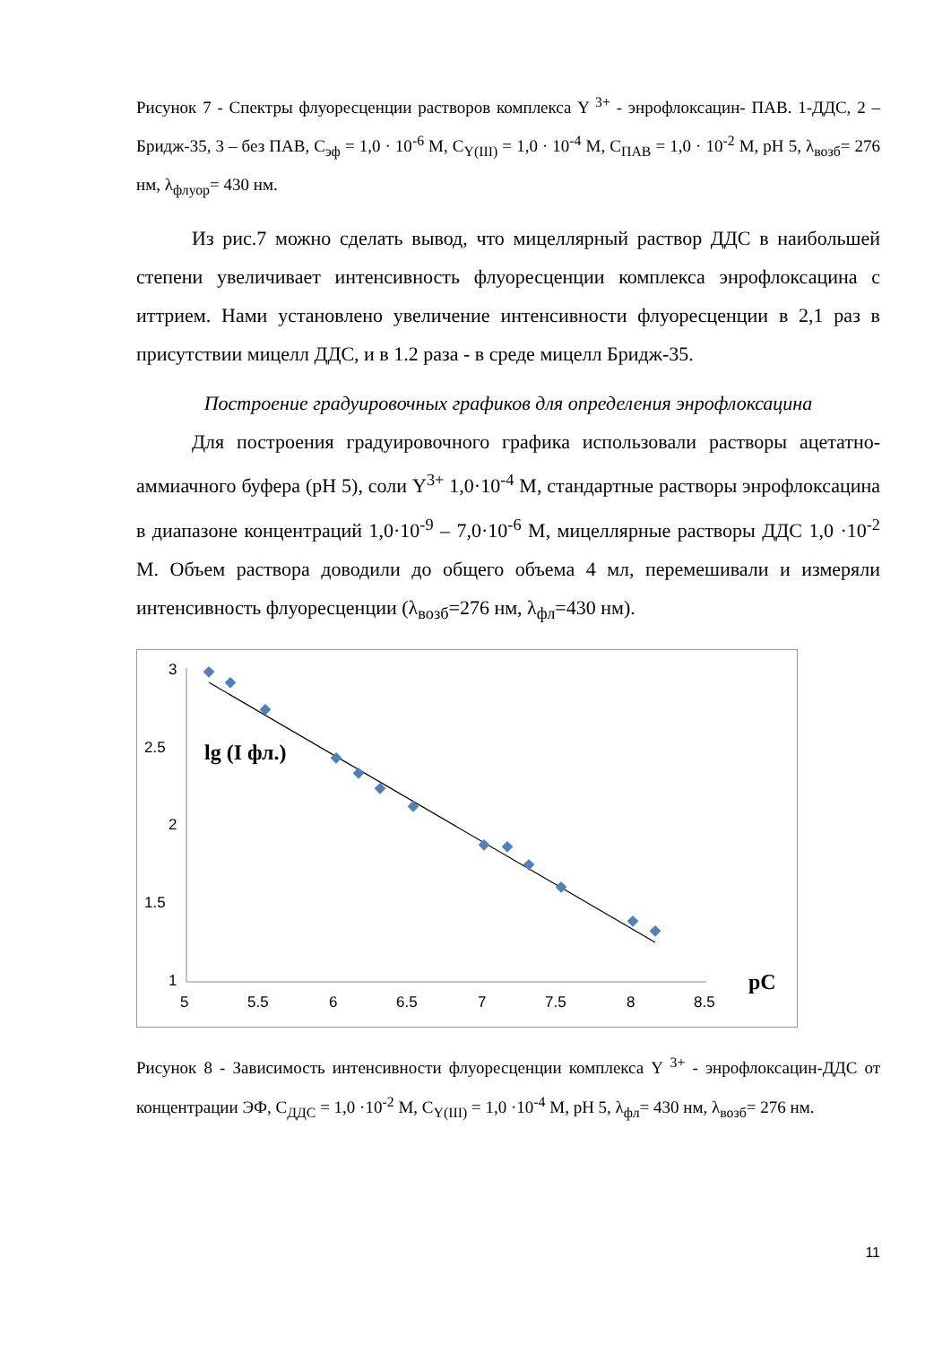Рисунок 7 - Спектры флуоресценции растворов комплекса Y <sup>3+</sup> - энрофлоксацин- ПАВ. 1-ДДС, 2 – Бридж-35, 3 – без ПАВ, C<sub>эф</sub> = 1,0 · 10<sup>-6</sup> М, C<sub>Y(III)</sub> = 1,0 · 10<sup>-4</sup> М, C<sub>ПАВ</sub> = 1,0 · 10<sup>-2</sup> М, pH 5, λ<sub>возб</sub>= 276 нм, λ<sub>флуор</sub>= 430 нм.
Из рис.7 можно сделать вывод, что мицеллярный раствор ДДС в наибольшей степени увеличивает интенсивность флуоресценции комплекса энрофлоксацина с иттрием. Нами установлено увеличение интенсивности флуоресценции в 2,1 раз в присутствии мицелл ДДС, и в 1.2 раза - в среде мицелл Бридж-35.
Построение градуировочных графиков для определения энрофлоксацина
Для построения градуировочного графика использовали растворы ацетатно-аммиачного буфера (pH 5), соли Y<sup>3+</sup> 1,0·10<sup>-4</sup> М, стандартные растворы энрофлоксацина в диапазоне концентраций 1,0·10<sup>-9</sup> – 7,0·10<sup>-6</sup> М, мицеллярные растворы ДДС 1,0 ·10<sup>-2</sup> М. Объем раствора доводили до общего объема 4 мл, перемешивали и измеряли интенсивность флуоресценции (λ<sub>возб</sub>=276 нм, λ<sub>фл</sub>=430 нм).
3
2.5
2
1.5
1
5
5.5
6
6.5
7
7.5
8
8.5
lg (I фл.)
pC
Рисунок 8 - Зависимость интенсивности флуоресценции комплекса Y <sup>3+</sup> - энрофлоксацин-ДДС от концентрации ЭФ, C<sub>ДДС</sub> = 1,0 ·10<sup>-2</sup> М, C<sub>Y(III)</sub> = 1,0 ·10<sup>-4</sup> М, pH 5, λ<sub>фл</sub>= 430 нм, λ<sub>возб</sub>= 276 нм.
11